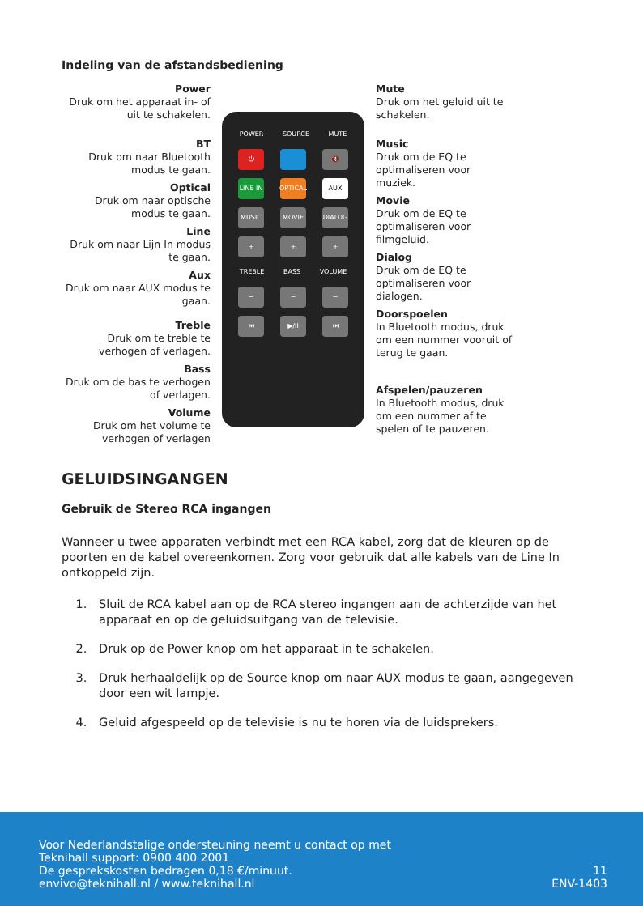Indeling van de afstandsbediening
Power
Druk om het apparaat in- of uit te schakelen.
BT
Druk om naar Bluetooth modus te gaan.
Optical
Druk om naar optische modus te gaan.
Line
Druk om naar Lijn In modus te gaan.
Aux
Druk om naar AUX modus te gaan.
Treble
Druk om te treble te verhogen of verlagen.
Bass
Druk om de bas te verhogen of verlagen.
Volume
Druk om het volume te verhogen of verlagen
POWER SOURCE MUTE
⏻ 🔇
LINE IN
OPTICAL
AUX
MUSIC MOVIE DIALOG
+ + +
TREBLE BASS VOLUME
− − −
⏮ ▶/II ⏭
Mute
Druk om het geluid uit te schakelen.
Music
Druk om de EQ te optimaliseren voor muziek.
Movie
Druk om de EQ te optimaliseren voor filmgeluid.
Dialog
Druk om de EQ te optimaliseren voor dialogen.
Doorspoelen
In Bluetooth modus, druk om een nummer vooruit of terug te gaan.
Afspelen/pauzeren
In Bluetooth modus, druk om een nummer af te spelen of te pauzeren.
GELUIDSINGANGEN
Gebruik de Stereo RCA ingangen
Wanneer u twee apparaten verbindt met een RCA kabel, zorg dat de kleuren op de poorten en de kabel overeenkomen. Zorg voor gebruik dat alle kabels van de Line In ontkoppeld zijn.
1. Sluit de RCA kabel aan op de RCA stereo ingangen aan de achterzijde van het apparaat en op de geluidsuitgang van de televisie.
2. Druk op de Power knop om het apparaat in te schakelen.
3. Druk herhaaldelijk op de Source knop om naar AUX modus te gaan, aangegeven door een wit lampje.
4. Geluid afgespeeld op de televisie is nu te horen via de luidsprekers.
Voor Nederlandstalige ondersteuning neemt u contact op met
Teknihall support: 0900 400 2001
De gesprekskosten bedragen 0,18 €/minuut.
envivo@teknihall.nl / www.teknihall.nl
11
ENV-1403